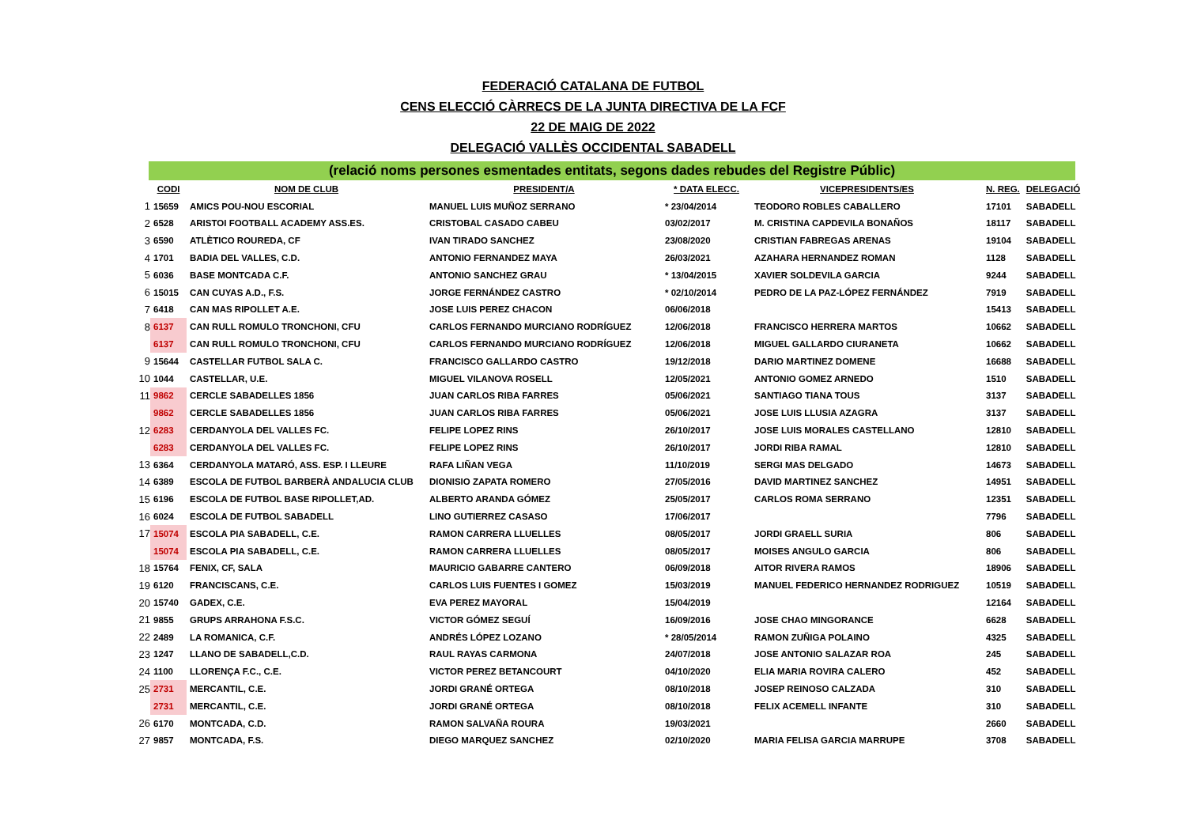FEDERACIÓ CATALANA DE FUTBOL
CENS ELECCIÓ CÀRRECS DE LA JUNTA DIRECTIVA DE LA FCF
22 DE MAIG DE 2022
DELEGACIÓ VALLÈS OCCIDENTAL SABADELL
(relació noms persones esmentades entitats, segons dades rebudes del Registre Públic)
| | CODI | NOM DE CLUB | PRESIDENT/A | * DATA ELECC. | VICEPRESIDENTS/ES | N. REG. | DELEGACIÓ |
| --- | --- | --- | --- | --- | --- | --- | --- |
| 1 | 15659 | AMICS POU-NOU ESCORIAL | MANUEL LUIS MUÑOZ SERRANO | * 23/04/2014 | TEODORO ROBLES CABALLERO | 17101 | SABADELL |
| 2 | 6528 | ARISTOI FOOTBALL ACADEMY ASS.ES. | CRISTOBAL CASADO CABEU | 03/02/2017 | M. CRISTINA CAPDEVILA BONAÑOS | 18117 | SABADELL |
| 3 | 6590 | ATLÈTICO ROUREDA, CF | IVAN TIRADO SANCHEZ | 23/08/2020 | CRISTIAN FABREGAS ARENAS | 19104 | SABADELL |
| 4 | 1701 | BADIA DEL VALLES, C.D. | ANTONIO FERNANDEZ MAYA | 26/03/2021 | AZAHARA HERNANDEZ ROMAN | 1128 | SABADELL |
| 5 | 6036 | BASE MONTCADA C.F. | ANTONIO SANCHEZ GRAU | * 13/04/2015 | XAVIER SOLDEVILA GARCIA | 9244 | SABADELL |
| 6 | 15015 | CAN CUYAS A.D., F.S. | JORGE FERNÁNDEZ CASTRO | * 02/10/2014 | PEDRO DE LA PAZ-LÓPEZ FERNÁNDEZ | 7919 | SABADELL |
| 7 | 6418 | CAN MAS RIPOLLET A.E. | JOSE LUIS PEREZ CHACON | 06/06/2018 | | 15413 | SABADELL |
| 8 | 6137 | CAN RULL ROMULO TRONCHONI, CFU | CARLOS FERNANDO MURCIANO RODRÍGUEZ | 12/06/2018 | FRANCISCO HERRERA MARTOS | 10662 | SABADELL |
| | 6137 | CAN RULL ROMULO TRONCHONI, CFU | CARLOS FERNANDO MURCIANO RODRÍGUEZ | 12/06/2018 | MIGUEL GALLARDO CIURANETA | 10662 | SABADELL |
| 9 | 15644 | CASTELLAR FUTBOL SALA C. | FRANCISCO GALLARDO CASTRO | 19/12/2018 | DARIO MARTINEZ DOMENE | 16688 | SABADELL |
| 10 | 1044 | CASTELLAR, U.E. | MIGUEL VILANOVA ROSELL | 12/05/2021 | ANTONIO GOMEZ ARNEDO | 1510 | SABADELL |
| 11 | 9862 | CERCLE SABADELLES 1856 | JUAN CARLOS RIBA FARRES | 05/06/2021 | SANTIAGO TIANA TOUS | 3137 | SABADELL |
| | 9862 | CERCLE SABADELLES 1856 | JUAN CARLOS RIBA FARRES | 05/06/2021 | JOSE LUIS LLUSIA AZAGRA | 3137 | SABADELL |
| 12 | 6283 | CERDANYOLA DEL VALLES FC. | FELIPE LOPEZ RINS | 26/10/2017 | JOSE LUIS MORALES CASTELLANO | 12810 | SABADELL |
| | 6283 | CERDANYOLA DEL VALLES FC. | FELIPE LOPEZ RINS | 26/10/2017 | JORDI RIBA RAMAL | 12810 | SABADELL |
| 13 | 6364 | CERDANYOLA MATARÓ, ASS. ESP. I LLEURE | RAFA LIÑAN VEGA | 11/10/2019 | SERGI MAS DELGADO | 14673 | SABADELL |
| 14 | 6389 | ESCOLA DE FUTBOL BARBERÀ ANDALUCIA CLUB | DIONISIO ZAPATA ROMERO | 27/05/2016 | DAVID MARTINEZ SANCHEZ | 14951 | SABADELL |
| 15 | 6196 | ESCOLA DE FUTBOL BASE RIPOLLET,AD. | ALBERTO ARANDA GÓMEZ | 25/05/2017 | CARLOS ROMA SERRANO | 12351 | SABADELL |
| 16 | 6024 | ESCOLA DE FUTBOL SABADELL | LINO GUTIERREZ CASASO | 17/06/2017 | | 7796 | SABADELL |
| 17 | 15074 | ESCOLA PIA SABADELL, C.E. | RAMON CARRERA LLUELLES | 08/05/2017 | JORDI GRAELL SURIA | 806 | SABADELL |
| | 15074 | ESCOLA PIA SABADELL, C.E. | RAMON CARRERA LLUELLES | 08/05/2017 | MOISES ANGULO GARCIA | 806 | SABADELL |
| 18 | 15764 | FENIX, CF, SALA | MAURICIO GABARRE CANTERO | 06/09/2018 | AITOR RIVERA RAMOS | 18906 | SABADELL |
| 19 | 6120 | FRANCISCANS, C.E. | CARLOS LUIS FUENTES I GOMEZ | 15/03/2019 | MANUEL FEDERICO HERNANDEZ RODRIGUEZ | 10519 | SABADELL |
| 20 | 15740 | GADEX, C.E. | EVA PEREZ MAYORAL | 15/04/2019 | | 12164 | SABADELL |
| 21 | 9855 | GRUPS ARRAHONA F.S.C. | VICTOR GÓMEZ SEGUÍ | 16/09/2016 | JOSE CHAO MINGORANCE | 6628 | SABADELL |
| 22 | 2489 | LA ROMANICA, C.F. | ANDRÉS LÓPEZ LOZANO | * 28/05/2014 | RAMON ZUÑIGA POLAINO | 4325 | SABADELL |
| 23 | 1247 | LLANO DE SABADELL,C.D. | RAUL RAYAS CARMONA | 24/07/2018 | JOSE ANTONIO SALAZAR ROA | 245 | SABADELL |
| 24 | 1100 | LLORENÇA F.C., C.E. | VICTOR PEREZ BETANCOURT | 04/10/2020 | ELIA MARIA ROVIRA CALERO | 452 | SABADELL |
| 25 | 2731 | MERCANTIL, C.E. | JORDI GRANÉ ORTEGA | 08/10/2018 | JOSEP REINOSO CALZADA | 310 | SABADELL |
| | 2731 | MERCANTIL, C.E. | JORDI GRANÉ ORTEGA | 08/10/2018 | FELIX ACEMELL INFANTE | 310 | SABADELL |
| 26 | 6170 | MONTCADA, C.D. | RAMON SALVAÑA ROURA | 19/03/2021 | | 2660 | SABADELL |
| 27 | 9857 | MONTCADA, F.S. | DIEGO MARQUEZ SANCHEZ | 02/10/2020 | MARIA FELISA GARCIA MARRUPE | 3708 | SABADELL |